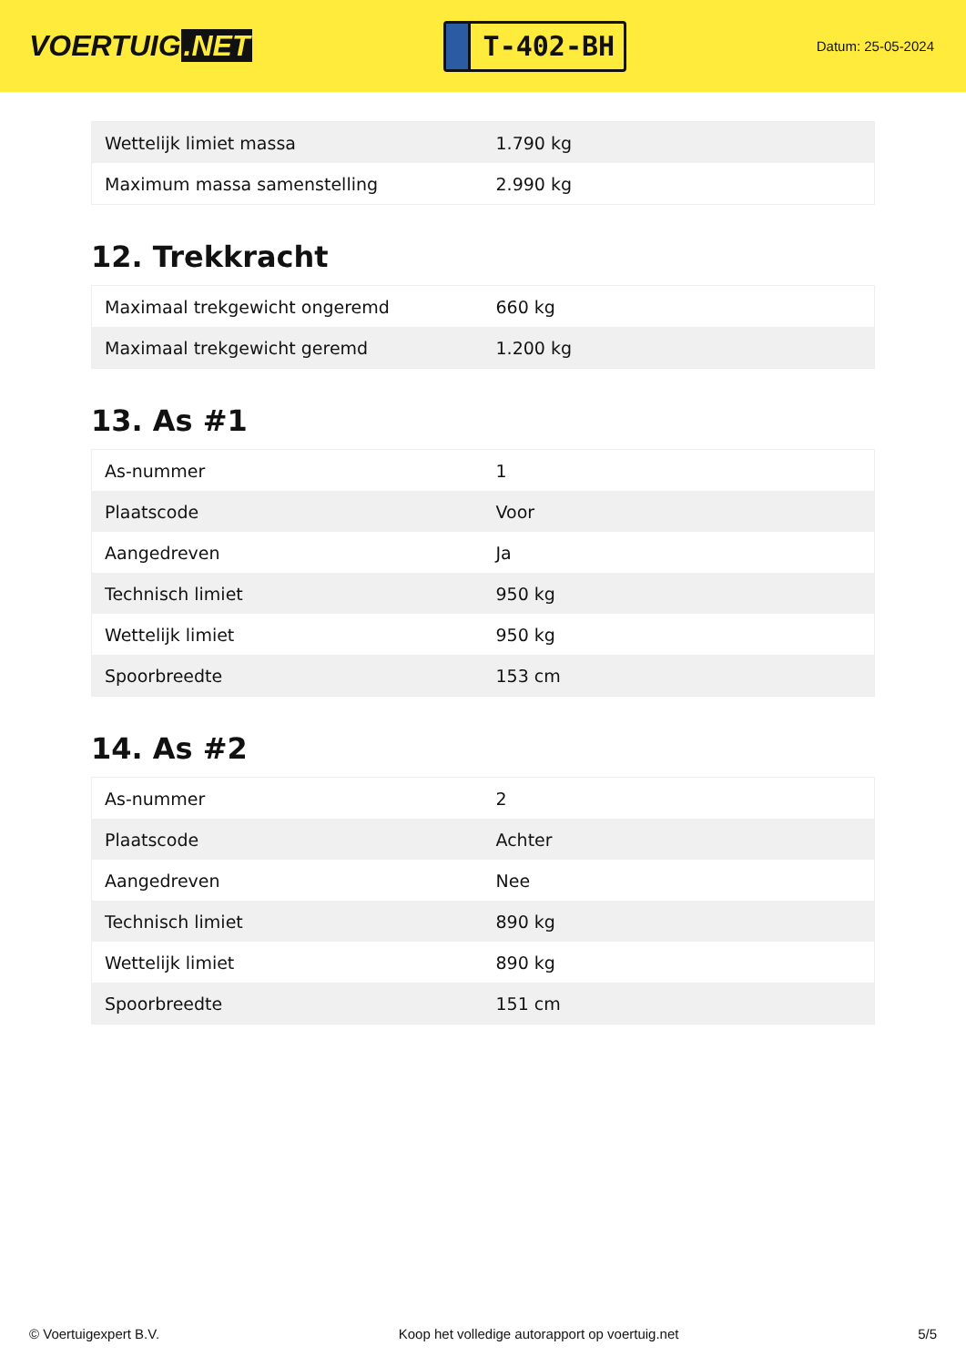VOERTUIG.NET
T-402-BH
Datum: 25-05-2024
| Wettelijk limiet massa | 1.790 kg |
| Maximum massa samenstelling | 2.990 kg |
12. Trekkracht
| Maximaal trekgewicht ongeremd | 660 kg |
| Maximaal trekgewicht geremd | 1.200 kg |
13. As #1
| As-nummer | 1 |
| Plaatscode | Voor |
| Aangedreven | Ja |
| Technisch limiet | 950 kg |
| Wettelijk limiet | 950 kg |
| Spoorbreedte | 153 cm |
14. As #2
| As-nummer | 2 |
| Plaatscode | Achter |
| Aangedreven | Nee |
| Technisch limiet | 890 kg |
| Wettelijk limiet | 890 kg |
| Spoorbreedte | 151 cm |
© Voertuigexpert B.V. Koop het volledige autorapport op voertuig.net 5/5